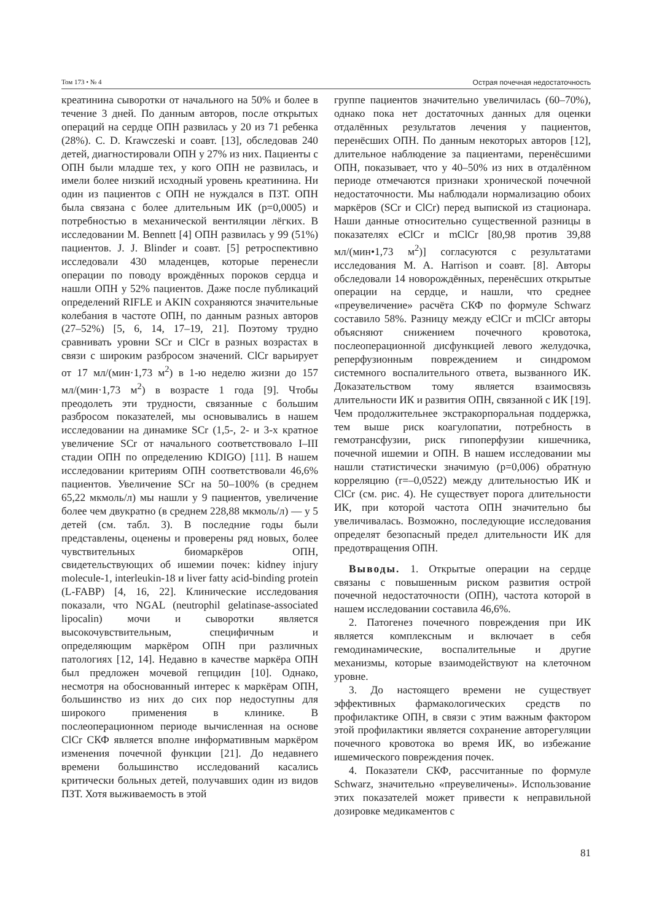Том 173 • № 4 Острая почечная недостаточность
креатинина сыворотки от начального на 50% и более в течение 3 дней. По данным авторов, после открытых операций на сердце ОПН развилась у 20 из 71 ребенка (28%). C. D. Krawczeski и соавт. [13], обследовав 240 детей, диагностировали ОПН у 27% из них. Пациенты с ОПН были младше тех, у кого ОПН не развилась, и имели более низкий исходный уровень креатинина. Ни один из пациентов с ОПН не нуждался в ПЗТ. ОПН была связана с более длительным ИК (р=0,0005) и потребностью в механической вентиляции лёгких. В исследовании M. Bennett [4] ОПН развилась у 99 (51%) пациентов. J. J. Blinder и соавт. [5] ретроспективно исследовали 430 младенцев, которые перенесли операции по поводу врождённых пороков сердца и нашли ОПН у 52% пациентов. Даже после публикаций определений RIFLE и AKIN сохраняются значительные колебания в частоте ОПН, по данным разных авторов (27–52%) [5, 6, 14, 17–19, 21]. Поэтому трудно сравнивать уровни SCr и ClCr в разных возрастах в связи с широким разбросом значений. ClCr варьирует от 17 мл/(мин·1,73 м<sup>2</sup>) в 1-ю неделю жизни до 157 мл/(мин·1,73 м<sup>2</sup>) в возрасте 1 года [9]. Чтобы преодолеть эти трудности, связанные с большим разбросом показателей, мы основывались в нашем исследовании на динамике SCr (1,5-, 2- и 3-х кратное увеличение SCr от начального соответствовало I–III стадии ОПН по определению KDIGO) [11]. В нашем исследовании критериям ОПН соответствовали 46,6% пациентов. Увеличение SCr на 50–100% (в среднем 65,22 мкмоль/л) мы нашли у 9 пациентов, увеличение более чем двукратно (в среднем 228,88 мкмоль/л) — у 5 детей (см. табл. 3). В последние годы были представлены, оценены и проверены ряд новых, более чувствительных биомаркёров ОПН, свидетельствующих об ишемии почек: kidney injury molecule-1, interleukin-18 и liver fatty acid-binding protein (L-FABP) [4, 16, 22]. Клинические исследования показали, что NGAL (neutrophil gelatinase-associated lipocalin) мочи и сыворотки является высокочувствительным, специфичным и определяющим маркёром ОПН при различных патологиях [12, 14]. Недавно в качестве маркёра ОПН был предложен мочевой гепцидин [10]. Однако, несмотря на обоснованный интерес к маркёрам ОПН, большинство из них до сих пор недоступны для широкого применения в клинике. В послеоперационном периоде вычисленная на основе ClCr СКФ является вполне информативным маркёром изменения почечной функции [21]. До недавнего времени большинство исследований касались критически больных детей, получавших один из видов ПЗТ. Хотя выживаемость в этой
группе пациентов значительно увеличилась (60–70%), однако пока нет достаточных данных для оценки отдалённых результатов лечения у пациентов, перенёсших ОПН. По данным некоторых авторов [12], длительное наблюдение за пациентами, перенёсшими ОПН, показывает, что у 40–50% из них в отдалённом периоде отмечаются признаки хронической почечной недостаточности. Мы наблюдали нормализацию обоих маркёров (SCr и ClCr) перед выпиской из стационара. Наши данные относительно существенной разницы в показателях eClCr и mClCr [80,98 против 39,88 мл/(мин•1,73 м<sup>2</sup>)] согласуются с результатами исследования M. A. Harrison и соавт. [8]. Авторы обследовали 14 новорождённых, перенёсших открытые операции на сердце, и нашли, что среднее «преувеличение» расчёта СКФ по формуле Schwarz составило 58%. Разницу между eClCr и mClCr авторы объясняют снижением почечного кровотока, послеоперационной дисфункцией левого желудочка, реперфузионным повреждением и синдромом системного воспалительного ответа, вызванного ИК. Доказательством тому является взаимосвязь длительности ИК и развития ОПН, связанной с ИК [19]. Чем продолжительнее экстракорпоральная поддержка, тем выше риск коагулопатии, потребность в гемотрансфузии, риск гипоперфузии кишечника, почечной ишемии и ОПН. В нашем исследовании мы нашли статистически значимую (р=0,006) обратную корреляцию (r=–0,0522) между длительностью ИК и ClCr (см. рис. 4). Не существует порога длительности ИК, при которой частота ОПН значительно бы увеличивалась. Возможно, последующие исследования определят безопасный предел длительности ИК для предотвращения ОПН.
Выводы. 1. Открытые операции на сердце связаны с повышенным риском развития острой почечной недостаточности (ОПН), частота которой в нашем исследовании составила 46,6%.
2. Патогенез почечного повреждения при ИК является комплексным и включает в себя гемодинамические, воспалительные и другие механизмы, которые взаимодействуют на клеточном уровне.
3. До настоящего времени не существует эффективных фармакологических средств по профилактике ОПН, в связи с этим важным фактором этой профилактики является сохранение авторегуляции почечного кровотока во время ИК, во избежание ишемического повреждения почек.
4. Показатели СКФ, рассчитанные по формуле Schwarz, значительно «преувеличены». Использование этих показателей может привести к неправильной дозировке медикаментов с
81